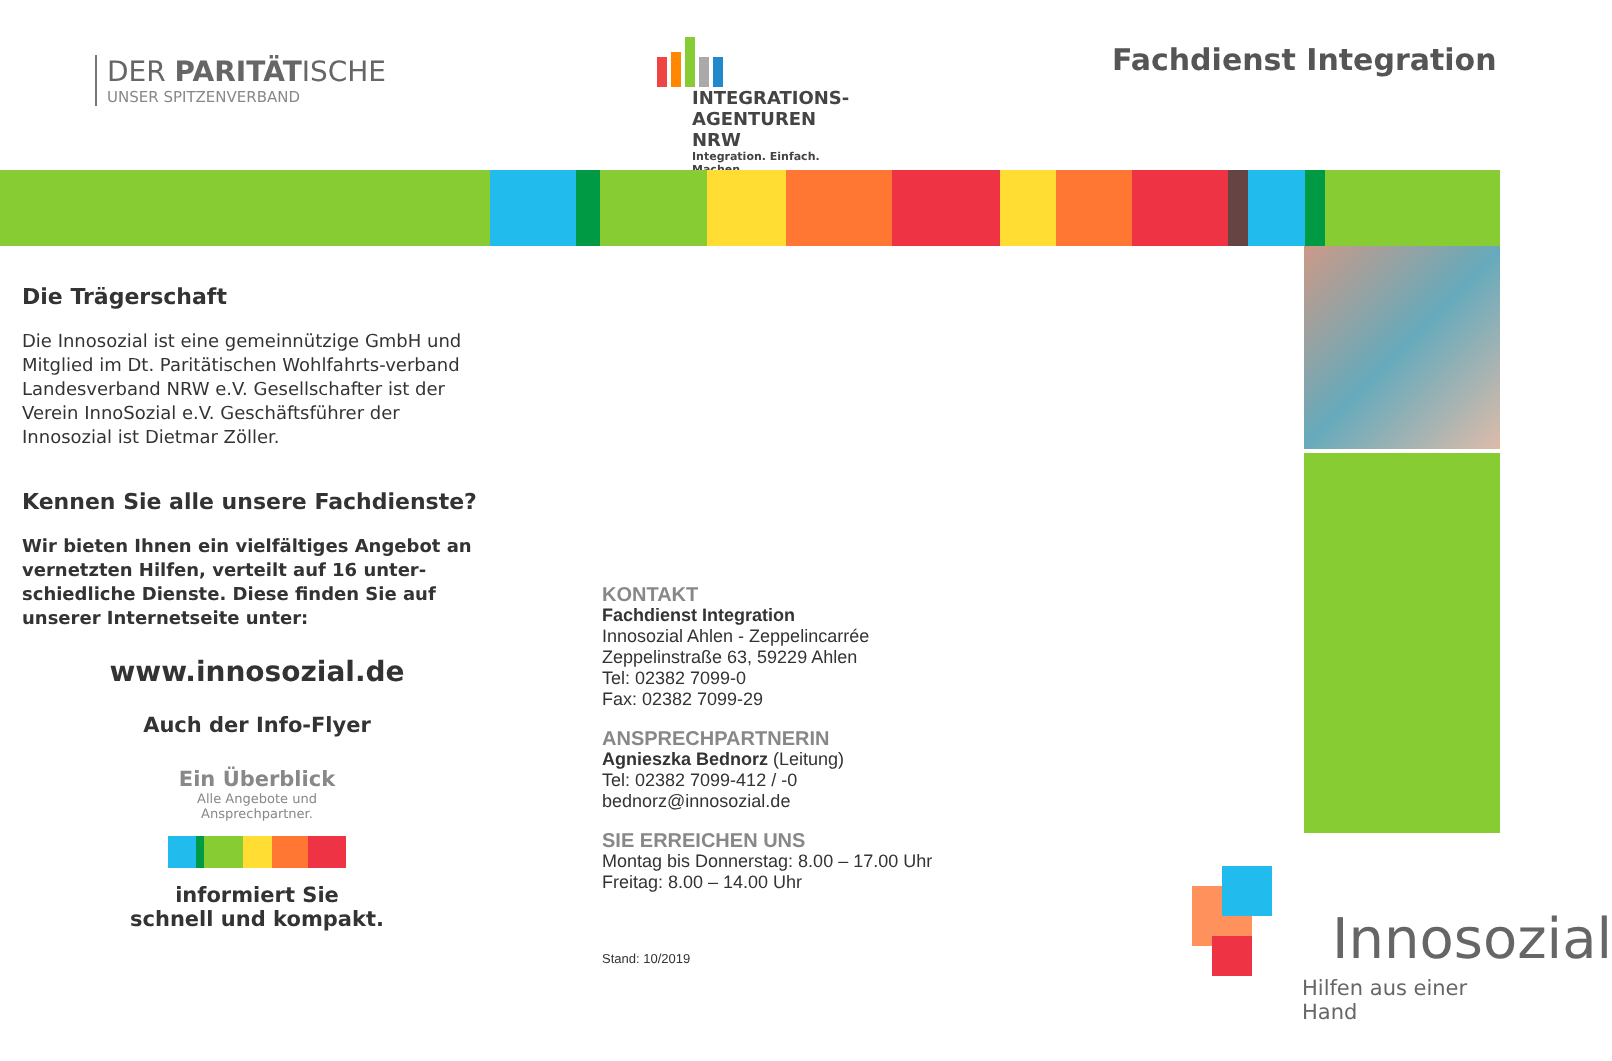DER PARITÄTISCHE
UNSER SPITZENVERBAND
INTEGRATIONS-
AGENTUREN NRW
Integration. Einfach. Machen.
Fachdienst Integration
Die Trägerschaft
Die Innosozial ist eine gemeinnützige GmbH und Mitglied im Dt. Paritätischen Wohlfahrts-verband Landesverband NRW e.V. Gesellschafter ist der Verein InnoSozial e.V. Geschäftsführer der Innosozial ist Dietmar Zöller.
Kennen Sie alle unsere Fachdienste?
Wir bieten Ihnen ein vielfältiges Angebot an vernetzten Hilfen, verteilt auf 16 unter-schiedliche Dienste. Diese finden Sie auf unserer Internetseite unter:
www.innosozial.de
Auch der Info-Flyer
Ein Überblick
Alle Angebote und
Ansprechpartner.
informiert Sie
schnell und kompakt.
KONTAKT
Fachdienst Integration
Innosozial Ahlen - Zeppelincarrée
Zeppelinstraße 63, 59229 Ahlen
Tel: 02382 7099-0
Fax: 02382 7099-29
ANSPRECHPARTNERIN
Agnieszka Bednorz (Leitung)
Tel: 02382 7099-412 / -0
bednorz@innosozial.de
SIE ERREICHEN UNS
Montag bis Donnerstag: 8.00 – 17.00 Uhr
Freitag: 8.00 – 14.00 Uhr
Stand: 10/2019
Innosozial
Hilfen aus einer Hand